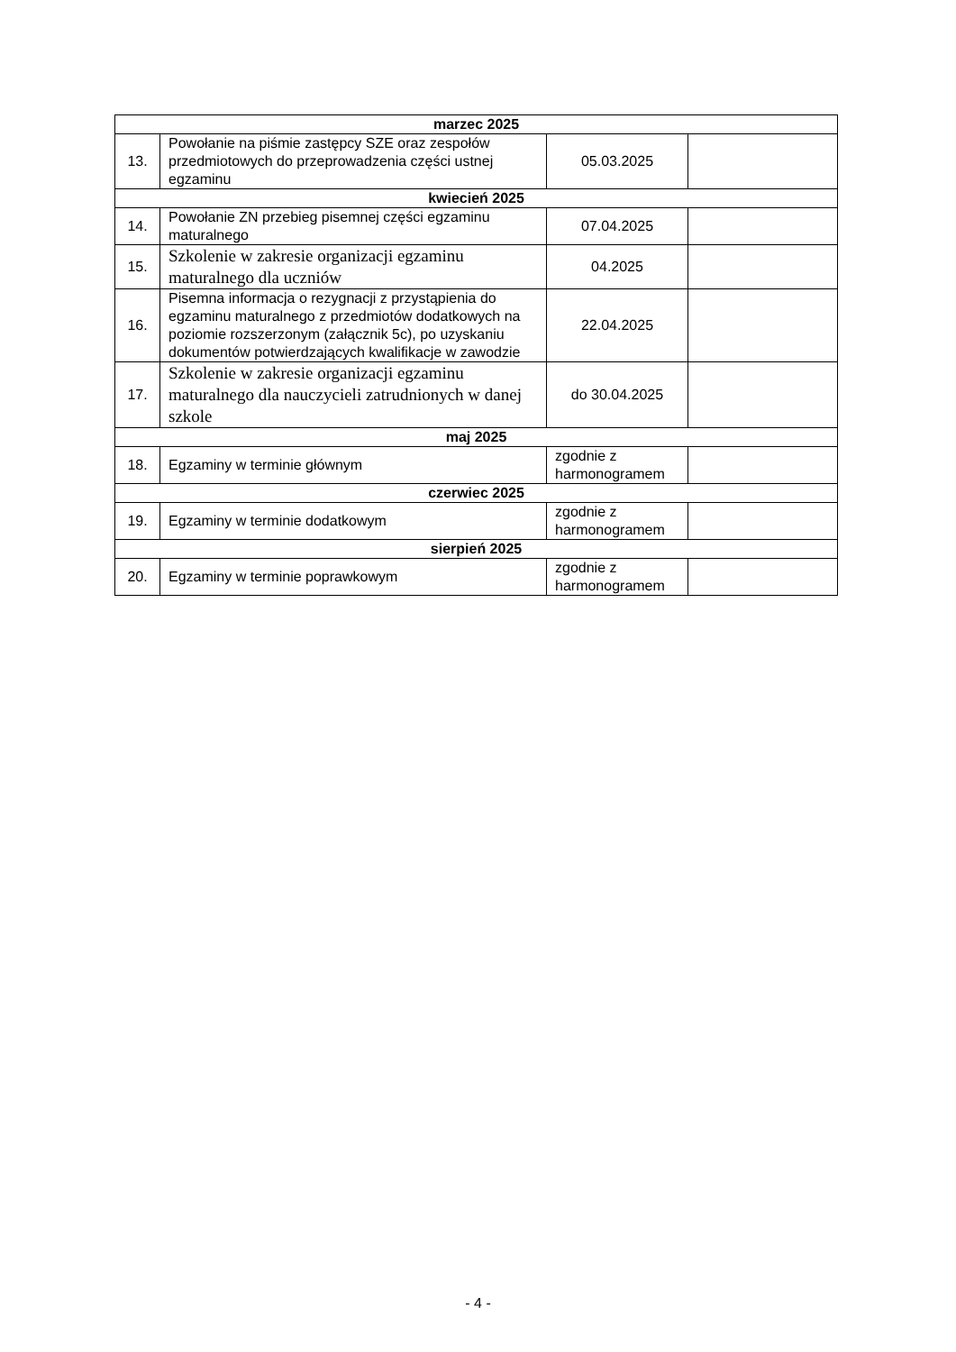| marzec 2025 | | | |
| --- | --- | --- | --- |
| 13. | Powołanie na piśmie zastępcy SZE oraz zespołów przedmiotowych do przeprowadzenia części ustnej egzaminu | 05.03.2025 | |
| kwiecień 2025 | | | |
| 14. | Powołanie ZN przebieg pisemnej części egzaminu maturalnego | 07.04.2025 | |
| 15. | Szkolenie w zakresie organizacji egzaminu maturalnego dla uczniów | 04.2025 | |
| 16. | Pisemna informacja o rezygnacji z przystąpienia do egzaminu maturalnego z przedmiotów dodatkowych na poziomie rozszerzonym (załącznik 5c), po uzyskaniu dokumentów potwierdzających kwalifikacje w zawodzie | 22.04.2025 | |
| 17. | Szkolenie w zakresie organizacji egzaminu maturalnego dla nauczycieli zatrudnionych w danej szkole | do 30.04.2025 | |
| maj 2025 | | | |
| 18. | Egzaminy w terminie głównym | zgodnie z harmonogramem | |
| czerwiec 2025 | | | |
| 19. | Egzaminy w terminie dodatkowym | zgodnie z harmonogramem | |
| sierpień 2025 | | | |
| 20. | Egzaminy w terminie poprawkowym | zgodnie z harmonogramem | |
- 4 -